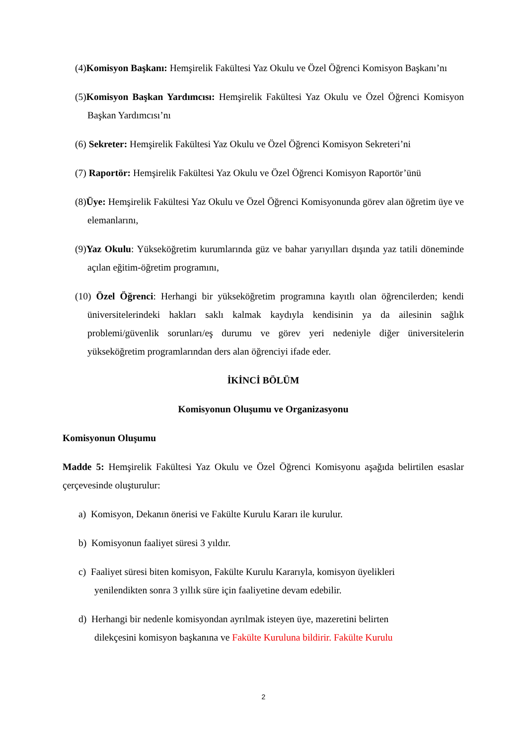(4)Komisyon Başkanı: Hemşirelik Fakültesi Yaz Okulu ve Özel Öğrenci Komisyon Başkanı’nı
(5)Komisyon Başkan Yardımcısı: Hemşirelik Fakültesi Yaz Okulu ve Özel Öğrenci Komisyon Başkan Yardımcısı’nı
(6) Sekreter: Hemşirelik Fakültesi Yaz Okulu ve Özel Öğrenci Komisyon Sekreteri’ni
(7) Raportör: Hemşirelik Fakültesi Yaz Okulu ve Özel Öğrenci Komisyon Raportör’ünü
(8)Üye: Hemşirelik Fakültesi Yaz Okulu ve Özel Öğrenci Komisyonunda görev alan öğretim üye ve elemanlarını,
(9)Yaz Okulu: Yükseköğretim kurumlarında güz ve bahar yarıyılları dışında yaz tatili döneminde açılan eğitim-öğretim programını,
(10) Özel Öğrenci: Herhangi bir yükseköğretim programına kayıtlı olan öğrencilerden; kendi üniversitelerindeki hakları saklı kalmak kaydıyla kendisinin ya da ailesinin sağlık problemi/güvenlik sorunları/eş durumu ve görev yeri nedeniyle diğer üniversitelerin yükseköğretim programlarından ders alan öğrenciyi ifade eder.
İKİNCİ BÖLÜM
Komisyonun Oluşumu ve Organizasyonu
Komisyonun Oluşumu
Madde 5: Hemşirelik Fakültesi Yaz Okulu ve Özel Öğrenci Komisyonu aşağıda belirtilen esaslar çerçevesinde oluşturulur:
a) Komisyon, Dekanın önerisi ve Fakülte Kurulu Kararı ile kurulur.
b) Komisyonun faaliyet süresi 3 yıldır.
c) Faaliyet süresi biten komisyon, Fakülte Kurulu Kararıyla, komisyon üyelikleri yenilendikten sonra 3 yıllık süre için faaliyetine devam edebilir.
d) Herhangi bir nedenle komisyondan ayrılmak isteyen üye, mazeretini belirten dilekçesini komisyon başkanına ve Fakülte Kuruluna bildirir. Fakülte Kurulu
2